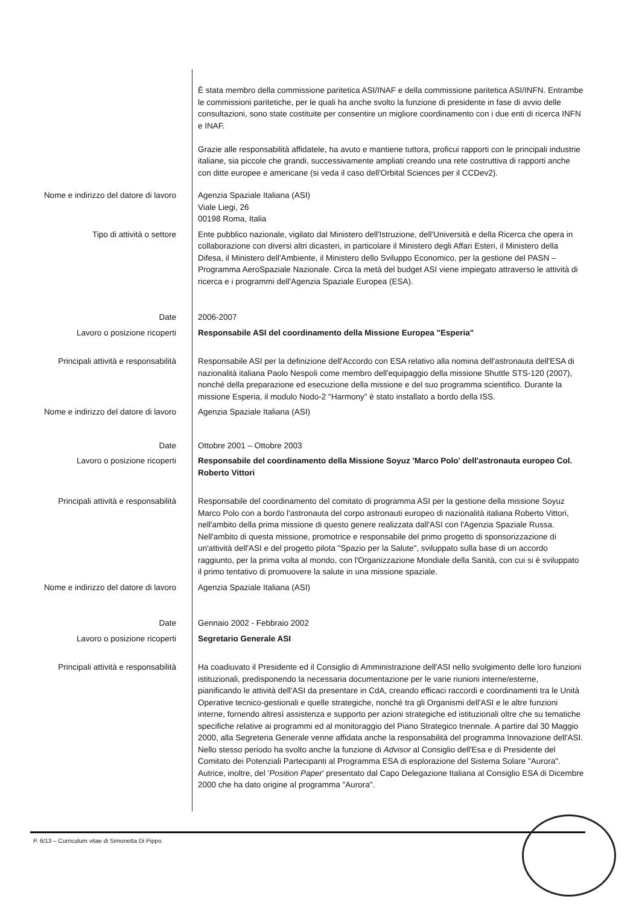È stata membro della commissione paritetica ASI/INAF e della commissione paritetica ASI/INFN. Entrambe le commissioni paritetiche, per le quali ha anche svolto la funzione di presidente in fase di avvio delle consultazioni, sono state costituite per consentire un migliore coordinamento con i due enti di ricerca INFN e INAF.
Grazie alle responsabilità affidatele, ha avuto e mantiene tuttora, proficui rapporti con le principali industrie italiane, sia piccole che grandi, successivamente ampliati creando una rete costruttiva di rapporti anche con ditte europee e americane (si veda il caso dell'Orbital Sciences per il CCDev2).
Nome e indirizzo del datore di lavoro Agenzia Spaziale Italiana (ASI)
Viale Liegi, 26
00198 Roma, Italia
Tipo di attività o settore Ente pubblico nazionale, vigilato dal Ministero dell'Istruzione, dell'Università e della Ricerca che opera in collaborazione con diversi altri dicasteri, in particolare il Ministero degli Affari Esteri, il Ministero della Difesa, il Ministero dell'Ambiente, il Ministero dello Sviluppo Economico, per la gestione del PASN – Programma AeroSpaziale Nazionale. Circa la metà del budget ASI viene impiegato attraverso le attività di ricerca e i programmi dell'Agenzia Spaziale Europea (ESA).
Date 2006-2007
Lavoro o posizione ricoperti Responsabile ASI del coordinamento della Missione Europea "Esperia"
Principali attività e responsabilità Responsabile ASI per la definizione dell'Accordo con ESA relativo alla nomina dell'astronauta dell'ESA di nazionalità italiana Paolo Nespoli come membro dell'equipaggio della missione Shuttle STS-120 (2007), nonché della preparazione ed esecuzione della missione e del suo programma scientifico. Durante la missione Esperia, il modulo Nodo-2 "Harmony" è stato installato a bordo della ISS.
Nome e indirizzo del datore di lavoro Agenzia Spaziale Italiana (ASI)
Date Ottobre 2001 – Ottobre 2003
Lavoro o posizione ricoperti Responsabile del coordinamento della Missione Soyuz 'Marco Polo' dell'astronauta europeo Col. Roberto Vittori
Principali attività e responsabilità Responsabile del coordinamento del comitato di programma ASI per la gestione della missione Soyuz Marco Polo con a bordo l'astronauta del corpo astronauti europeo di nazionalità italiana Roberto Vittori, nell'ambito della prima missione di questo genere realizzata dall'ASI con l'Agenzia Spaziale Russa. Nell'ambito di questa missione, promotrice e responsabile del primo progetto di sponsorizzazione di un'attività dell'ASI e del progetto pilota "Spazio per la Salute", sviluppato sulla base di un accordo raggiunto, per la prima volta al mondo, con l'Organizzazione Mondiale della Sanità, con cui si è sviluppato il primo tentativo di promuovere la salute in una missione spaziale.
Nome e indirizzo del datore di lavoro Agenzia Spaziale Italiana (ASI)
Date Gennaio 2002 - Febbraio 2002
Lavoro o posizione ricoperti Segretario Generale ASI
Principali attività e responsabilità Ha coadiuvato il Presidente ed il Consiglio di Amministrazione dell'ASI nello svolgimento delle loro funzioni istituzionali, predisponendo la necessaria documentazione per le varie riunioni interne/esterne, pianificando le attività dell'ASI da presentare in CdA, creando efficaci raccordi e coordinamenti tra le Unità Operative tecnico-gestionali e quelle strategiche, nonché tra gli Organismi dell'ASI e le altre funzioni interne, fornendo altresì assistenza e supporto per azioni strategiche ed istituzionali oltre che su tematiche specifiche relative ai programmi ed al monitoraggio del Piano Strategico triennale. A partire dal 30 Maggio 2000, alla Segreteria Generale venne affidata anche la responsabilità del programma Innovazione dell'ASI.
Nello stesso periodo ha svolto anche la funzione di Advisor al Consiglio dell'Esa e di Presidente del Comitato dei Potenziali Partecipanti al Programma ESA di esplorazione del Sistema Solare "Aurora". Autrice, inoltre, del 'Position Paper' presentato dal Capo Delegazione Italiana al Consiglio ESA di Dicembre 2000 che ha dato origine al programma "Aurora".
P. 6/13 – Curriculum vitae di Simonetta Di Pippo